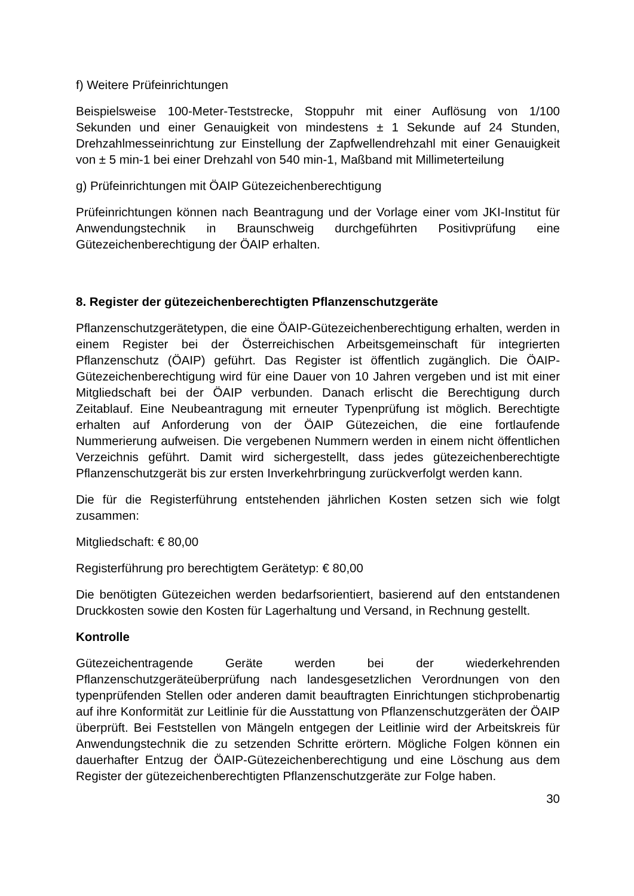f) Weitere Prüfeinrichtungen
Beispielsweise 100-Meter-Teststrecke, Stoppuhr mit einer Auflösung von 1/100 Sekunden und einer Genauigkeit von mindestens ± 1 Sekunde auf 24 Stunden, Drehzahlmesseinrichtung zur Einstellung der Zapfwellendrehzahl mit einer Genauigkeit von ± 5 min-1 bei einer Drehzahl von 540 min-1, Maßband mit Millimeterteilung
g) Prüfeinrichtungen mit ÖAIP Gütezeichenberechtigung
Prüfeinrichtungen können nach Beantragung und der Vorlage einer vom JKI-Institut für Anwendungstechnik in Braunschweig durchgeführten Positivprüfung eine Gütezeichenberechtigung der ÖAIP erhalten.
8. Register der gütezeichenberechtigten Pflanzenschutzgeräte
Pflanzenschutzgerätetypen, die eine ÖAIP-Gütezeichenberechtigung erhalten, werden in einem Register bei der Österreichischen Arbeitsgemeinschaft für integrierten Pflanzenschutz (ÖAIP) geführt. Das Register ist öffentlich zugänglich. Die ÖAIP-Gütezeichenberechtigung wird für eine Dauer von 10 Jahren vergeben und ist mit einer Mitgliedschaft bei der ÖAIP verbunden. Danach erlischt die Berechtigung durch Zeitablauf. Eine Neubeantragung mit erneuter Typenprüfung ist möglich. Berechtigte erhalten auf Anforderung von der ÖAIP Gütezeichen, die eine fortlaufende Nummerierung aufweisen. Die vergebenen Nummern werden in einem nicht öffentlichen Verzeichnis geführt. Damit wird sichergestellt, dass jedes gütezeichenberechtigte Pflanzenschutzgerät bis zur ersten Inverkehrbringung zurückverfolgt werden kann.
Die für die Registerführung entstehenden jährlichen Kosten setzen sich wie folgt zusammen:
Mitgliedschaft: € 80,00
Registerführung pro berechtigtem Gerätetyp: € 80,00
Die benötigten Gütezeichen werden bedarfsorientiert, basierend auf den entstandenen Druckkosten sowie den Kosten für Lagerhaltung und Versand, in Rechnung gestellt.
Kontrolle
Gütezeichentragende Geräte werden bei der wiederkehrenden Pflanzenschutzgeräteüberprüfung nach landesgesetzlichen Verordnungen von den typenprüfenden Stellen oder anderen damit beauftragten Einrichtungen stichprobenartig auf ihre Konformität zur Leitlinie für die Ausstattung von Pflanzenschutzgeräten der ÖAIP überprüft. Bei Feststellen von Mängeln entgegen der Leitlinie wird der Arbeitskreis für Anwendungstechnik die zu setzenden Schritte erörtern. Mögliche Folgen können ein dauerhafter Entzug der ÖAIP-Gütezeichenberechtigung und eine Löschung aus dem Register der gütezeichenberechtigten Pflanzenschutzgeräte zur Folge haben.
30